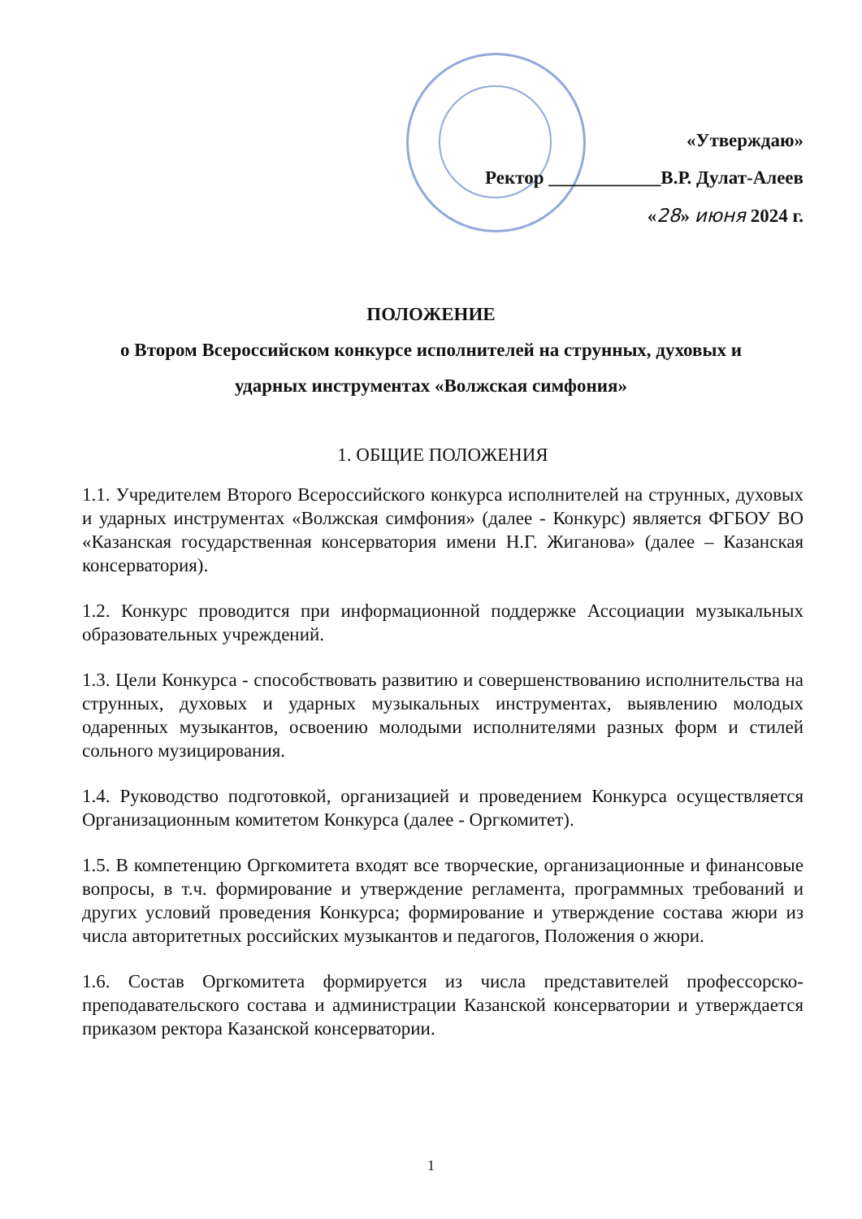«Утверждаю»
Ректор ____________В.Р. Дулат-Алеев
«28» июня 2024 г.
ПОЛОЖЕНИЕ
о Втором Всероссийском конкурсе исполнителей на струнных, духовых и
ударных инструментах «Волжская симфония»
1. ОБЩИЕ ПОЛОЖЕНИЯ
1.1. Учредителем Второго Всероссийского конкурса исполнителей на струнных, духовых и ударных инструментах «Волжская симфония» (далее - Конкурс) является ФГБОУ ВО «Казанская государственная консерватория имени Н.Г. Жиганова» (далее – Казанская консерватория).
1.2. Конкурс проводится при информационной поддержке Ассоциации музыкальных образовательных учреждений.
1.3. Цели Конкурса - способствовать развитию и совершенствованию исполнительства на струнных, духовых и ударных музыкальных инструментах, выявлению молодых одаренных музыкантов, освоению молодыми исполнителями разных форм и стилей сольного музицирования.
1.4. Руководство подготовкой, организацией и проведением Конкурса осуществляется Организационным комитетом Конкурса (далее - Оргкомитет).
1.5. В компетенцию Оргкомитета входят все творческие, организационные и финансовые вопросы, в т.ч. формирование и утверждение регламента, программных требований и других условий проведения Конкурса; формирование и утверждение состава жюри из числа авторитетных российских музыкантов и педагогов, Положения о жюри.
1.6. Состав Оргкомитета формируется из числа представителей профессорско-преподавательского состава и администрации Казанской консерватории и утверждается приказом ректора Казанской консерватории.
1